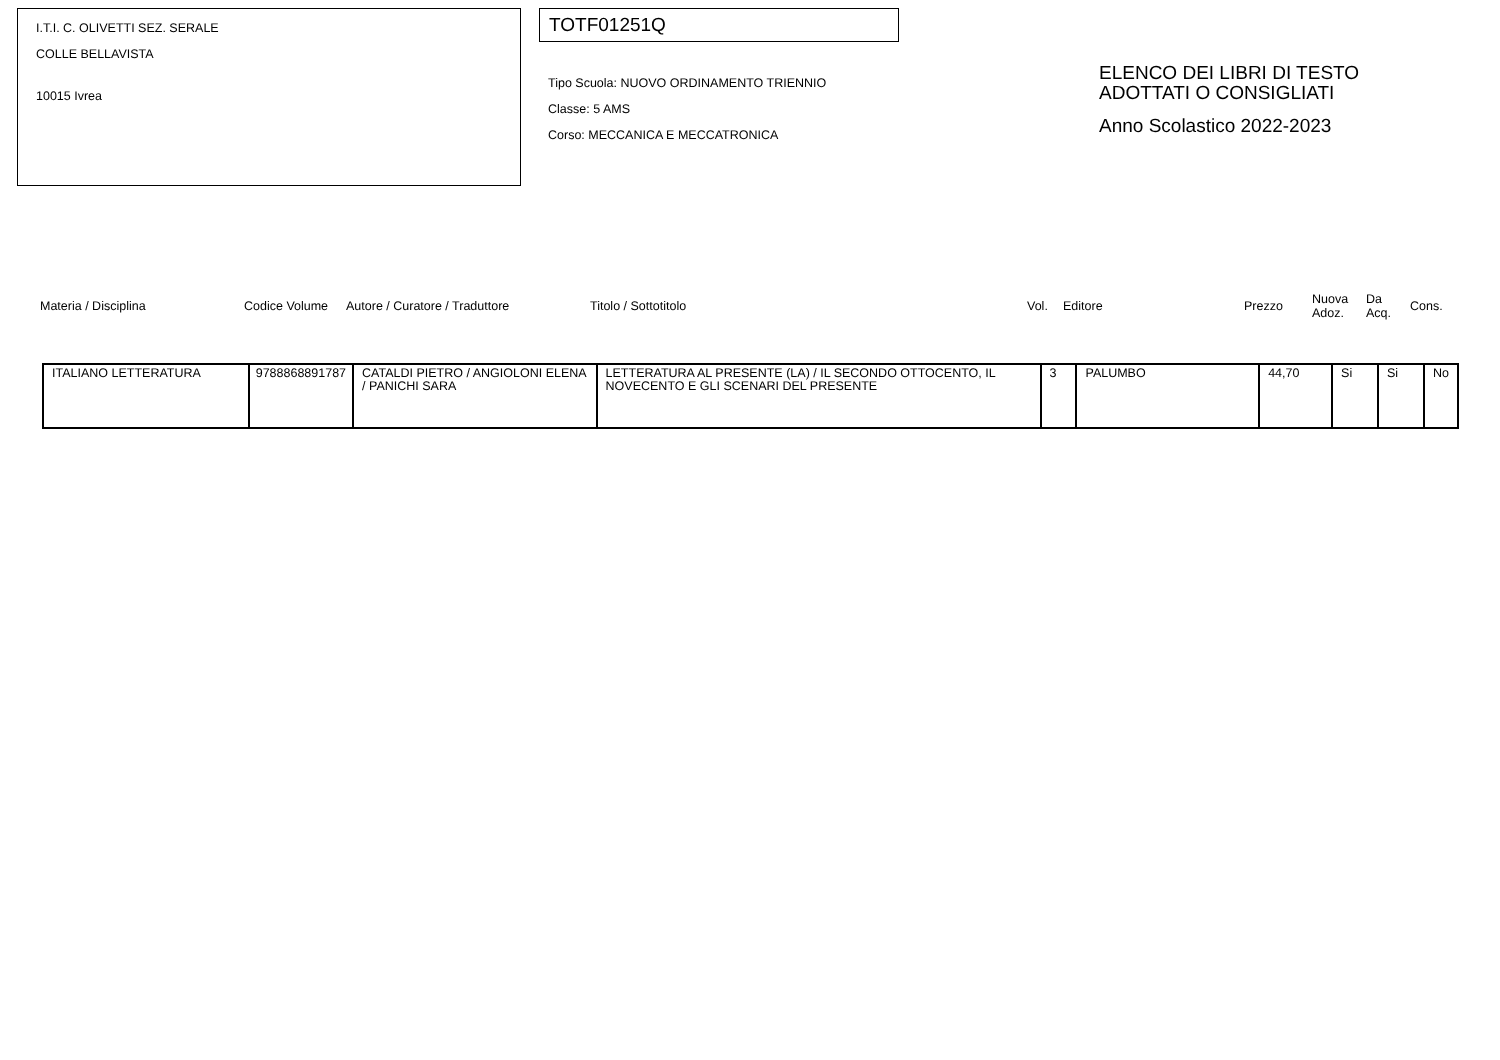I.T.I. C. OLIVETTI SEZ. SERALE
COLLE BELLAVISTA
10015 Ivrea
TOTF01251Q
Tipo Scuola: NUOVO ORDINAMENTO TRIENNIO
Classe: 5 AMS
Corso: MECCANICA E MECCATRONICA
ELENCO DEI LIBRI DI TESTO
ADOTTATI O CONSIGLIATI
Anno Scolastico 2022-2023
| Materia / Disciplina | Codice Volume | Autore / Curatore / Traduttore | Titolo / Sottotitolo | Vol. | Editore | Prezzo | Nuova Adoz. | Da Acq. | Cons. |
| --- | --- | --- | --- | --- | --- | --- | --- | --- | --- |
| ITALIANO LETTERATURA | 9788868891787 | CATALDI PIETRO / ANGIOLONI ELENA / PANICHI SARA | LETTERATURA AL PRESENTE (LA) / IL SECONDO OTTOCENTO, IL NOVECENTO E GLI SCENARI DEL PRESENTE | 3 | PALUMBO | 44,70 | Si | Si | No |